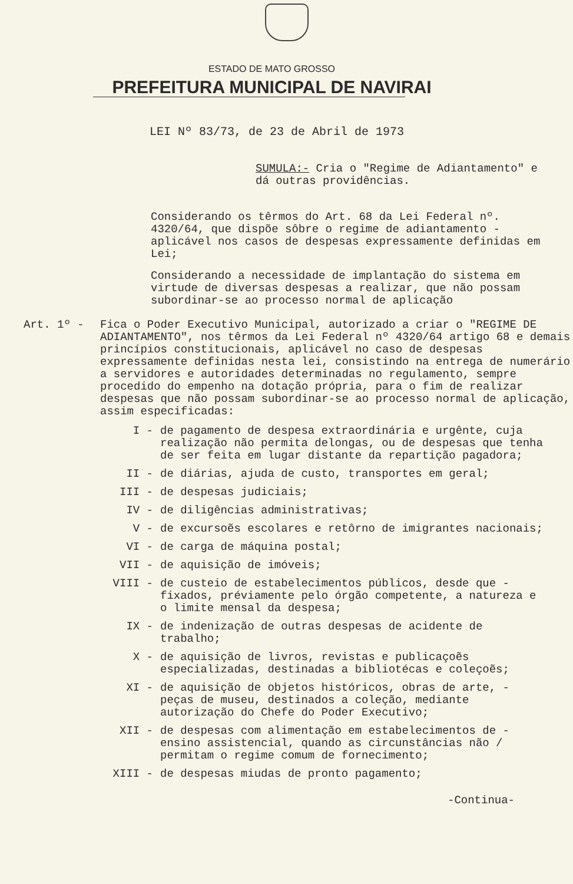ESTADO DE MATO GROSSO
PREFEITURA MUNICIPAL DE NAVIRAI
LEI Nº 83/73, de 23 de Abril de 1973
SUMULA:- Cria o "Regime de Adiantamento" e dá outras providências.
Considerando os têrmos do Art. 68 da Lei Federal nº. 4320/64, que dispõe sôbre o regime de adiantamento - aplicável nos casos de despesas expressamente definidas em Lei;
Considerando a necessidade de implantação do sistema em virtude de diversas despesas a realizar, que não possam subordinar-se ao processo normal de aplicação
Art. 1º - Fica o Poder Executivo Municipal, autorizado a criar o "REGIME DE ADIANTAMENTO", nos têrmos da Lei Federal nº 4320/64 artigo 68 e demais princípios constitucionais, aplicável no caso de despesas expressamente definidas nesta lei, consistindo na entrega de numerário a servidores e autoridades determinadas no regulamento, sempre procedido do empenho na dotação própria, para o fim de realizar despesas que não possam subordinar-se ao processo normal de aplicação, assim especificadas:
I - de pagamento de despesa extraordinária e urgênte, cuja realização não permita delongas, ou de despesas que tenha de ser feita em lugar distante da repartição pagadora;
II - de diárias, ajuda de custo, transportes em geral;
III - de despesas judiciais;
IV - de diligências administrativas;
V - de excursoẽs escolares e retôrno de imigrantes nacionais;
VI - de carga de máquina postal;
VII - de aquisição de imóveis;
VIII - de custeio de estabelecimentos públicos, desde que - fixados, préviamente pelo órgão competente, a natureza e o limite mensal da despesa;
IX - de indenização de outras despesas de acidente de trabalho;
X - de aquisição de livros, revistas e publicaçoẽs especializadas, destinadas a bibliotécas e coleçoẽs;
XI - de aquisição de objetos históricos, obras de arte, - peças de museu, destinados a coleção, mediante autorização do Chefe do Poder Executivo;
XII - de despesas com alimentação em estabelecimentos de - ensino assistencial, quando as circunstâncias não / permitam o regime comum de fornecimento;
XIII - de despesas miudas de pronto pagamento;
-Continua-